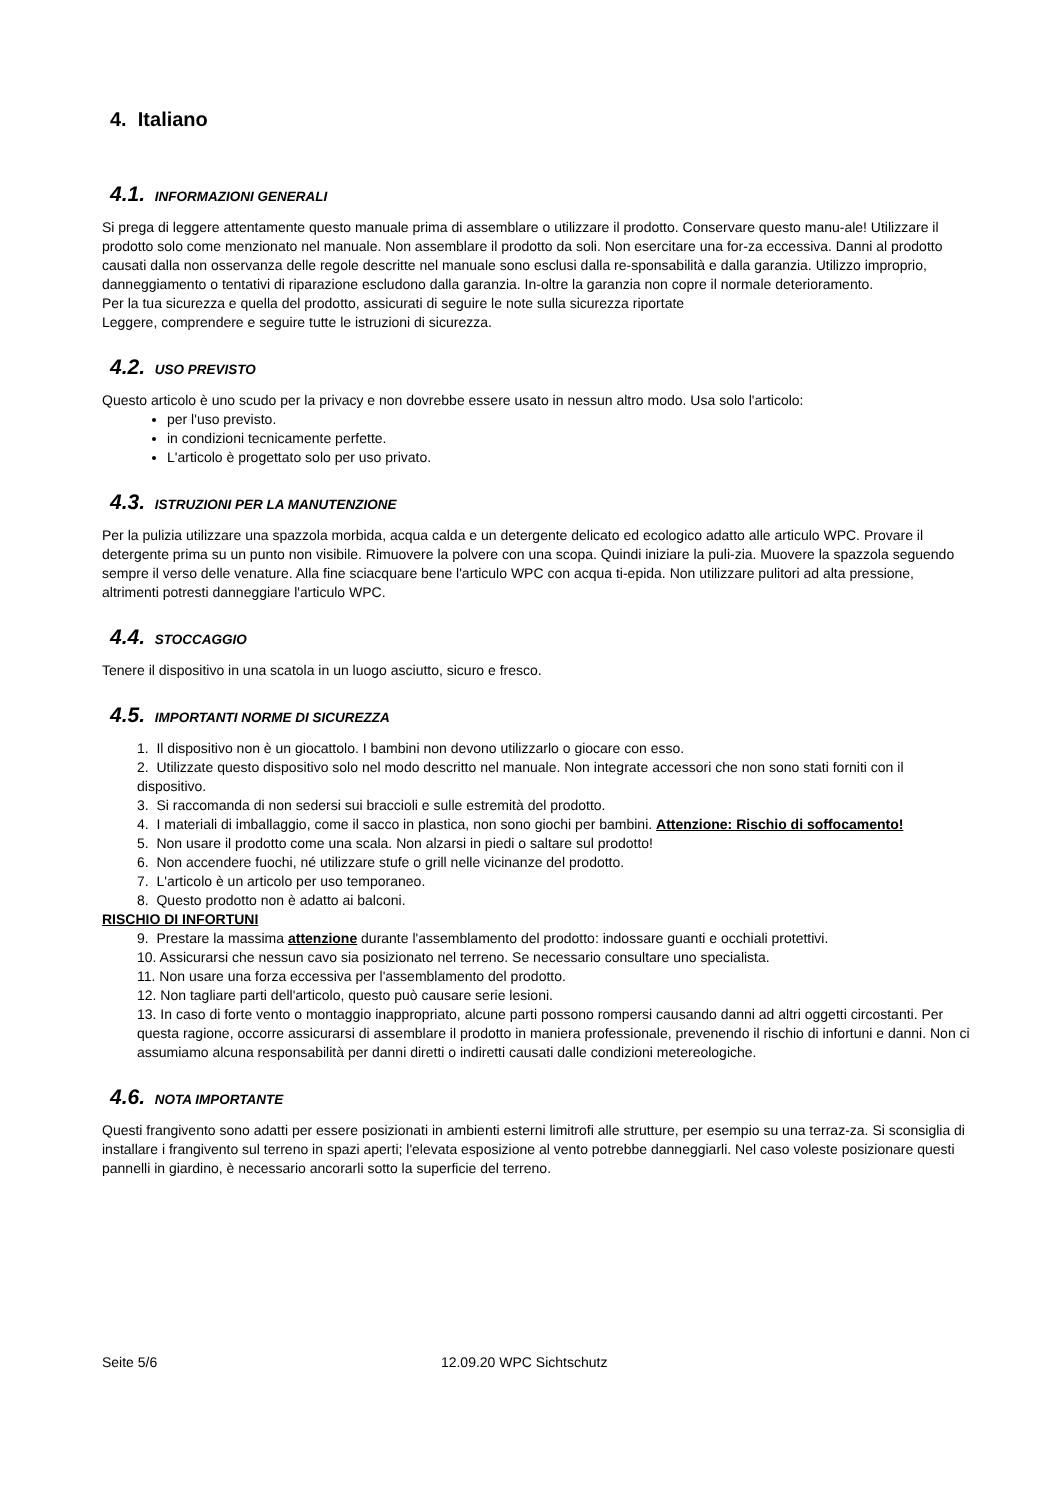4. Italiano
4.1. INFORMAZIONI GENERALI
Si prega di leggere attentamente questo manuale prima di assemblare o utilizzare il prodotto. Conservare questo manu-ale! Utilizzare il prodotto solo come menzionato nel manuale. Non assemblare il prodotto da soli. Non esercitare una for-za eccessiva. Danni al prodotto causati dalla non osservanza delle regole descritte nel manuale sono esclusi dalla re-sponsabilità e dalla garanzia. Utilizzo improprio, danneggiamento o tentativi di riparazione escludono dalla garanzia. In-oltre la garanzia non copre il normale deterioramento.
Per la tua sicurezza e quella del prodotto, assicurati di seguire le note sulla sicurezza riportate
Leggere, comprendere e seguire tutte le istruzioni di sicurezza.
4.2. USO PREVISTO
Questo articolo è uno scudo per la privacy e non dovrebbe essere usato in nessun altro modo. Usa solo l'articolo:
per l'uso previsto.
in condizioni tecnicamente perfette.
L'articolo è progettato solo per uso privato.
4.3. ISTRUZIONI PER LA MANUTENZIONE
Per la pulizia utilizzare una spazzola morbida, acqua calda e un detergente delicato ed ecologico adatto alle articulo WPC. Provare il detergente prima su un punto non visibile. Rimuovere la polvere con una scopa. Quindi iniziare la puli-zia. Muovere la spazzola seguendo sempre il verso delle venature. Alla fine sciacquare bene l'articulo WPC con acqua ti-epida. Non utilizzare pulitori ad alta pressione, altrimenti potresti danneggiare l'articulo WPC.
4.4. STOCCAGGIO
Tenere il dispositivo in una scatola in un luogo asciutto, sicuro e fresco.
4.5. IMPORTANTI NORME DI SICUREZZA
1. Il dispositivo non è un giocattolo. I bambini non devono utilizzarlo o giocare con esso.
2. Utilizzate questo dispositivo solo nel modo descritto nel manuale. Non integrate accessori che non sono stati forniti con il dispositivo.
3. Si raccomanda di non sedersi sui braccioli e sulle estremità del prodotto.
4. I materiali di imballaggio, come il sacco in plastica, non sono giochi per bambini. Attenzione: Rischio di soffocamento!
5. Non usare il prodotto come una scala. Non alzarsi in piedi o saltare sul prodotto!
6. Non accendere fuochi, né utilizzare stufe o grill nelle vicinanze del prodotto.
7. L'articolo è un articolo per uso temporaneo.
8. Questo prodotto non è adatto ai balconi.
RISCHIO DI INFORTUNI
9. Prestare la massima attenzione durante l'assemblamento del prodotto: indossare guanti e occhiali protettivi.
10. Assicurarsi che nessun cavo sia posizionato nel terreno. Se necessario consultare uno specialista.
11. Non usare una forza eccessiva per l'assemblamento del prodotto.
12. Non tagliare parti dell'articolo, questo può causare serie lesioni.
13. In caso di forte vento o montaggio inappropriato, alcune parti possono rompersi causando danni ad altri oggetti circostanti. Per questa ragione, occorre assicurarsi di assemblare il prodotto in maniera professionale, prevenendo il rischio di infortuni e danni. Non ci assumiamo alcuna responsabilità per danni diretti o indiretti causati dalle condizioni metereologiche.
4.6. NOTA IMPORTANTE
Questi frangivento sono adatti per essere posizionati in ambienti esterni limitrofi alle strutture, per esempio su una terraz-za. Si sconsiglia di installare i frangivento sul terreno in spazi aperti; l'elevata esposizione al vento potrebbe danneggiarli. Nel caso voleste posizionare questi pannelli in giardino, è necessario ancorarli sotto la superficie del terreno.
Seite 5/6 12.09.20 WPC Sichtschutz